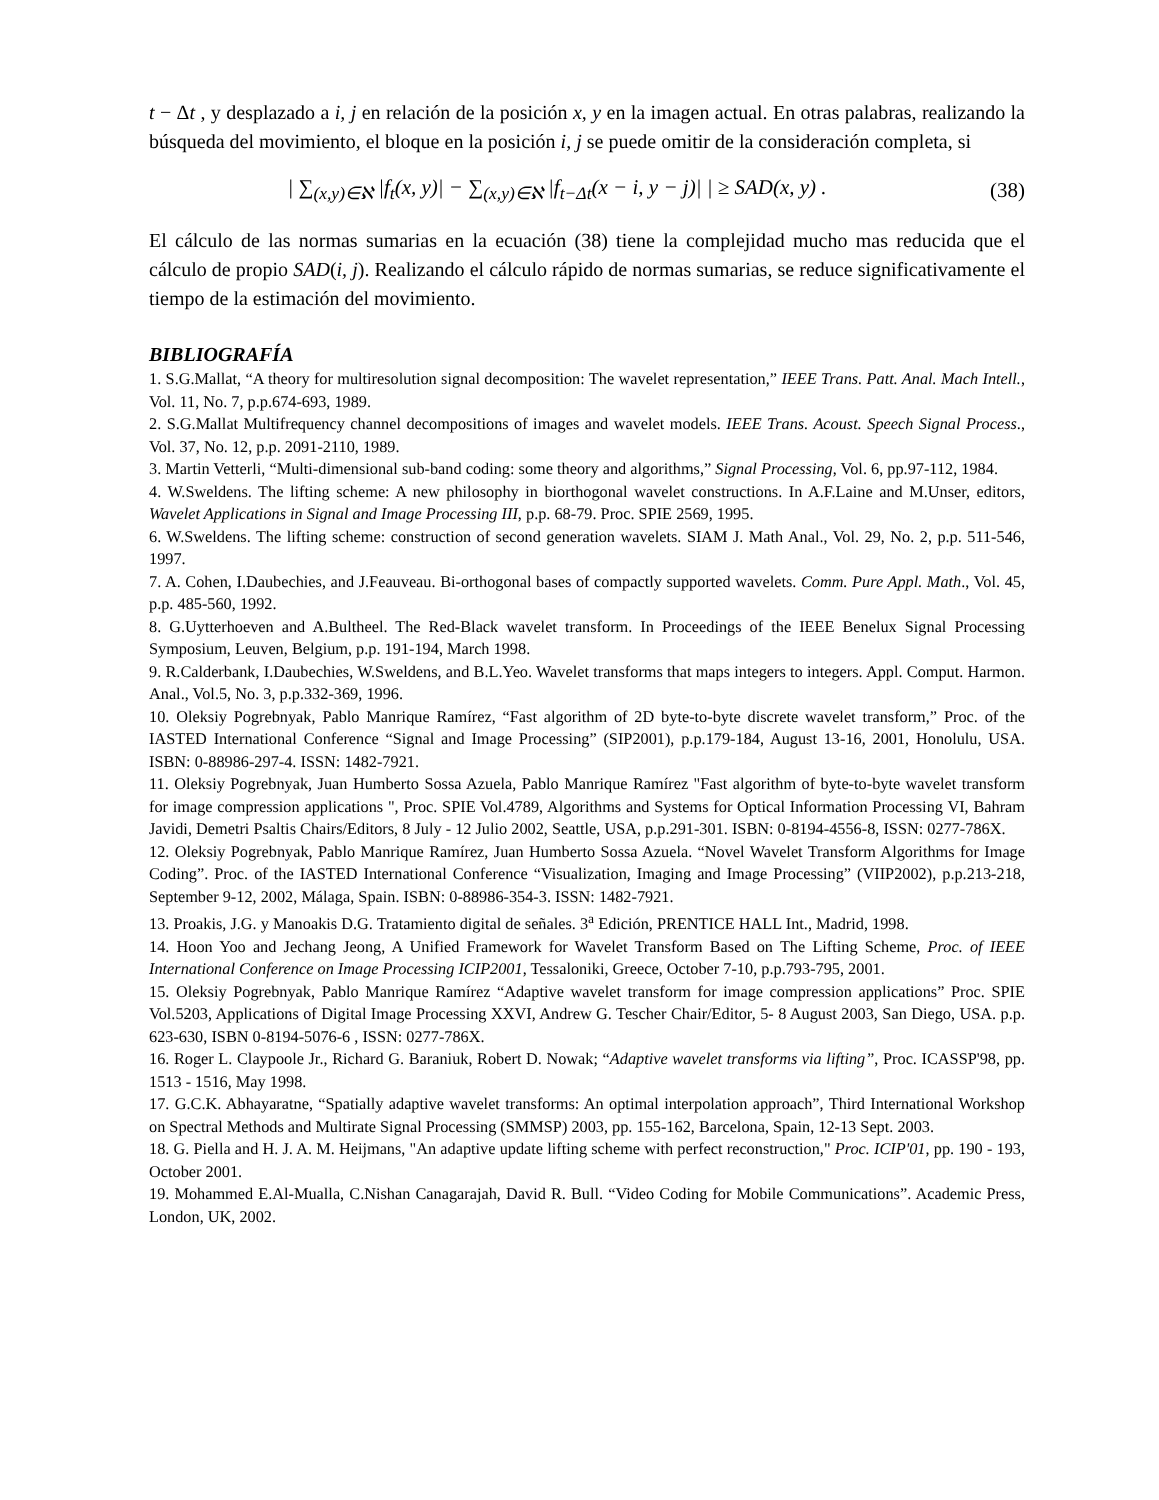t − Δt , y desplazado a i, j en relación de la posición x, y en la imagen actual. En otras palabras, realizando la búsqueda del movimiento, el bloque en la posición i, j se puede omitir de la consideración completa, si
| ∑<sub>(x,y)∈ℵ</sub> |f<sub>t</sub>(x, y)| − ∑<sub>(x,y)∈ℵ</sub> |f<sub>t−Δt</sub>(x − i, y − j)| | ≥ SAD(x, y) .
(38)
El cálculo de las normas sumarias en la ecuación (38) tiene la complejidad mucho mas reducida que el cálculo de propio SAD(i, j). Realizando el cálculo rápido de normas sumarias, se reduce significativamente el tiempo de la estimación del movimiento.
BIBLIOGRAFÍA
1. S.G.Mallat, “A theory for multiresolution signal decomposition: The wavelet representation,” IEEE Trans. Patt. Anal. Mach Intell., Vol. 11, No. 7, p.p.674-693, 1989.
2. S.G.Mallat Multifrequency channel decompositions of images and wavelet models. IEEE Trans. Acoust. Speech Signal Process., Vol. 37, No. 12, p.p. 2091-2110, 1989.
3. Martin Vetterli, “Multi-dimensional sub-band coding: some theory and algorithms,” Signal Processing, Vol. 6, pp.97-112, 1984.
4. W.Sweldens. The lifting scheme: A new philosophy in biorthogonal wavelet constructions. In A.F.Laine and M.Unser, editors, Wavelet Applications in Signal and Image Processing III, p.p. 68-79. Proc. SPIE 2569, 1995.
6. W.Sweldens. The lifting scheme: construction of second generation wavelets. SIAM J. Math Anal., Vol. 29, No. 2, p.p. 511-546, 1997.
7. A. Cohen, I.Daubechies, and J.Feauveau. Bi-orthogonal bases of compactly supported wavelets. Comm. Pure Appl. Math., Vol. 45, p.p. 485-560, 1992.
8. G.Uytterhoeven and A.Bultheel. The Red-Black wavelet transform. In Proceedings of the IEEE Benelux Signal Processing Symposium, Leuven, Belgium, p.p. 191-194, March 1998.
9. R.Calderbank, I.Daubechies, W.Sweldens, and B.L.Yeo. Wavelet transforms that maps integers to integers. Appl. Comput. Harmon. Anal., Vol.5, No. 3, p.p.332-369, 1996.
10. Oleksiy Pogrebnyak, Pablo Manrique Ramírez, “Fast algorithm of 2D byte-to-byte discrete wavelet transform,” Proc. of the IASTED International Conference “Signal and Image Processing” (SIP2001), p.p.179-184, August 13-16, 2001, Honolulu, USA. ISBN: 0-88986-297-4. ISSN: 1482-7921.
11. Oleksiy Pogrebnyak, Juan Humberto Sossa Azuela, Pablo Manrique Ramírez "Fast algorithm of byte-to-byte wavelet transform for image compression applications ", Proc. SPIE Vol.4789, Algorithms and Systems for Optical Information Processing VI, Bahram Javidi, Demetri Psaltis Chairs/Editors, 8 July - 12 Julio 2002, Seattle, USA, p.p.291-301. ISBN: 0-8194-4556-8, ISSN: 0277-786X.
12. Oleksiy Pogrebnyak, Pablo Manrique Ramírez, Juan Humberto Sossa Azuela. “Novel Wavelet Transform Algorithms for Image Coding”. Proc. of the IASTED International Conference “Visualization, Imaging and Image Processing” (VIIP2002), p.p.213-218, September 9-12, 2002, Málaga, Spain. ISBN: 0-88986-354-3. ISSN: 1482-7921.
13. Proakis, J.G. y Manoakis D.G. Tratamiento digital de señales. 3<sup>a</sup> Edición, PRENTICE HALL Int., Madrid, 1998.
14. Hoon Yoo and Jechang Jeong, A Unified Framework for Wavelet Transform Based on The Lifting Scheme, Proc. of IEEE International Conference on Image Processing ICIP2001, Tessaloniki, Greece, October 7-10, p.p.793-795, 2001.
15. Oleksiy Pogrebnyak, Pablo Manrique Ramírez “Adaptive wavelet transform for image compression applications” Proc. SPIE Vol.5203, Applications of Digital Image Processing XXVI, Andrew G. Tescher Chair/Editor, 5- 8 August 2003, San Diego, USA. p.p. 623-630, ISBN 0-8194-5076-6 , ISSN: 0277-786X.
16. Roger L. Claypoole Jr., Richard G. Baraniuk, Robert D. Nowak; “Adaptive wavelet transforms via lifting”, Proc. ICASSP'98, pp. 1513 - 1516, May 1998.
17. G.C.K. Abhayaratne, “Spatially adaptive wavelet transforms: An optimal interpolation approach”, Third International Workshop on Spectral Methods and Multirate Signal Processing (SMMSP) 2003, pp. 155-162, Barcelona, Spain, 12-13 Sept. 2003.
18. G. Piella and H. J. A. M. Heijmans, "An adaptive update lifting scheme with perfect reconstruction," Proc. ICIP'01, pp. 190 - 193, October 2001.
19. Mohammed E.Al-Mualla, C.Nishan Canagarajah, David R. Bull. “Video Coding for Mobile Communications”. Academic Press, London, UK, 2002.